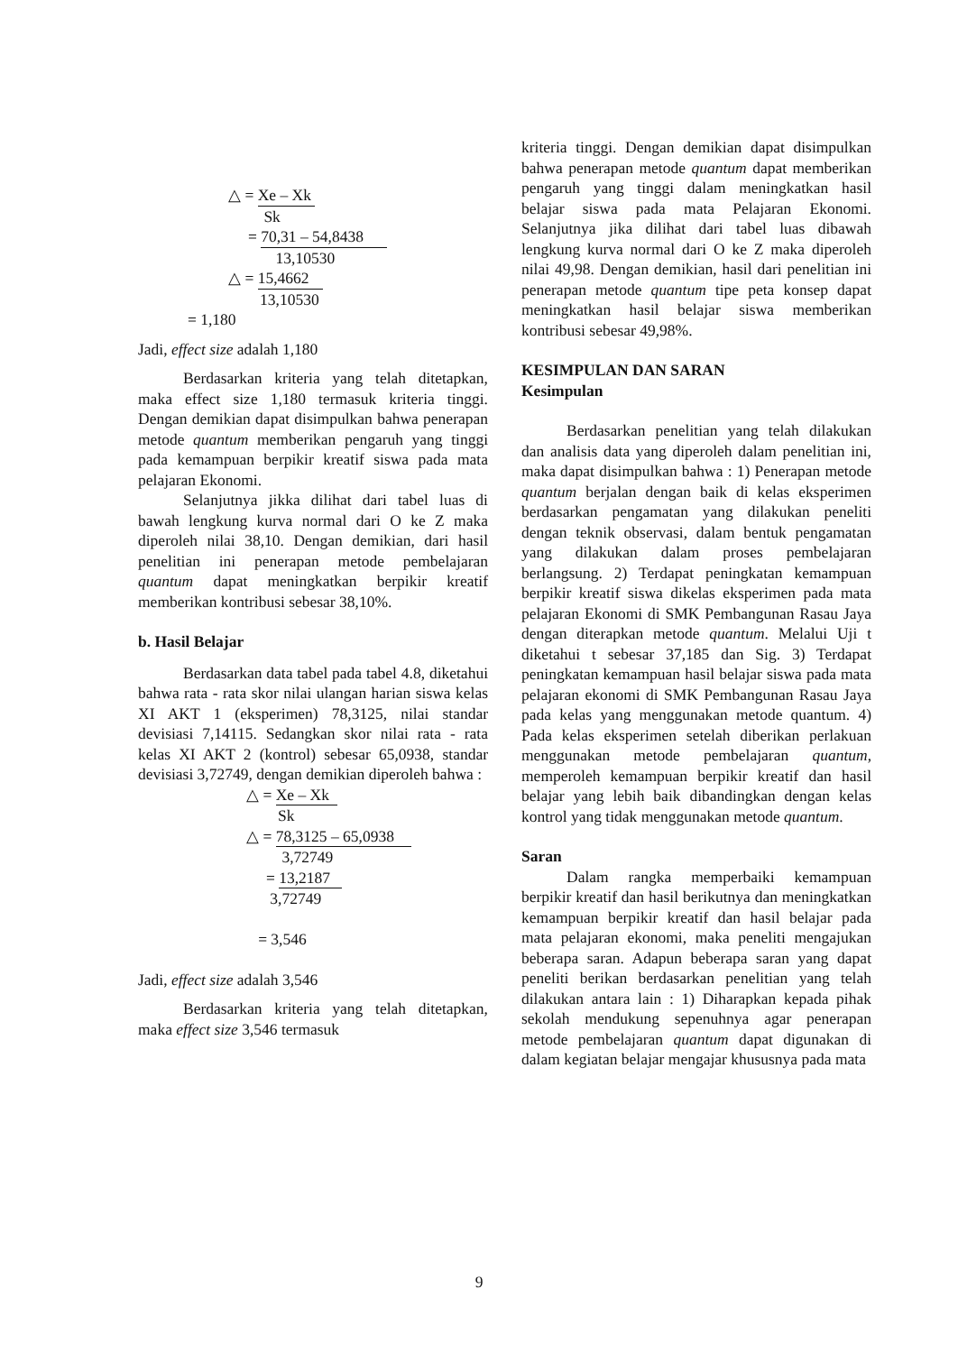△ = Xe – Xk
Sk
= 70,31 – 54,8438
13,10530
△ = 15,4662
13,10530
= 1,180
Jadi, effect size adalah 1,180
Berdasarkan kriteria yang telah ditetapkan, maka effect size 1,180 termasuk kriteria tinggi. Dengan demikian dapat disimpulkan bahwa penerapan metode quantum memberikan pengaruh yang tinggi pada kemampuan berpikir kreatif siswa pada mata pelajaran Ekonomi.
Selanjutnya jikka dilihat dari tabel luas di bawah lengkung kurva normal dari O ke Z maka diperoleh nilai 38,10. Dengan demikian, dari hasil penelitian ini penerapan metode pembelajaran quantum dapat meningkatkan berpikir kreatif memberikan kontribusi sebesar 38,10%.
b. Hasil Belajar
Berdasarkan data tabel pada tabel 4.8, diketahui bahwa rata - rata skor nilai ulangan harian siswa kelas XI AKT 1 (eksperimen) 78,3125, nilai standar devisiasi 7,14115. Sedangkan skor nilai rata - rata kelas XI AKT 2 (kontrol) sebesar 65,0938, standar devisiasi 3,72749, dengan demikian diperoleh bahwa :
△ = Xe – Xk
Sk
△ = 78,3125 – 65,0938
3,72749
= 13,2187
3,72749
= 3,546
Jadi, effect size adalah 3,546
Berdasarkan kriteria yang telah ditetapkan, maka effect size 3,546 termasuk
kriteria tinggi. Dengan demikian dapat disimpulkan bahwa penerapan metode quantum dapat memberikan pengaruh yang tinggi dalam meningkatkan hasil belajar siswa pada mata Pelajaran Ekonomi. Selanjutnya jika dilihat dari tabel luas dibawah lengkung kurva normal dari O ke Z maka diperoleh nilai 49,98. Dengan demikian, hasil dari penelitian ini penerapan metode quantum tipe peta konsep dapat meningkatkan hasil belajar siswa memberikan kontribusi sebesar 49,98%.
KESIMPULAN DAN SARAN
Kesimpulan
Berdasarkan penelitian yang telah dilakukan dan analisis data yang diperoleh dalam penelitian ini, maka dapat disimpulkan bahwa : 1) Penerapan metode quantum berjalan dengan baik di kelas eksperimen berdasarkan pengamatan yang dilakukan peneliti dengan teknik observasi, dalam bentuk pengamatan yang dilakukan dalam proses pembelajaran berlangsung. 2) Terdapat peningkatan kemampuan berpikir kreatif siswa dikelas eksperimen pada mata pelajaran Ekonomi di SMK Pembangunan Rasau Jaya dengan diterapkan metode quantum. Melalui Uji t diketahui t sebesar 37,185 dan Sig. 3) Terdapat peningkatan kemampuan hasil belajar siswa pada mata pelajaran ekonomi di SMK Pembangunan Rasau Jaya pada kelas yang menggunakan metode quantum. 4) Pada kelas eksperimen setelah diberikan perlakuan menggunakan metode pembelajaran quantum, memperoleh kemampuan berpikir kreatif dan hasil belajar yang lebih baik dibandingkan dengan kelas kontrol yang tidak menggunakan metode quantum.
Saran
Dalam rangka memperbaiki kemampuan berpikir kreatif dan hasil berikutnya dan meningkatkan kemampuan berpikir kreatif dan hasil belajar pada mata pelajaran ekonomi, maka peneliti mengajukan beberapa saran. Adapun beberapa saran yang dapat peneliti berikan berdasarkan penelitian yang telah dilakukan antara lain : 1) Diharapkan kepada pihak sekolah mendukung sepenuhnya agar penerapan metode pembelajaran quantum dapat digunakan di dalam kegiatan belajar mengajar khususnya pada mata
9